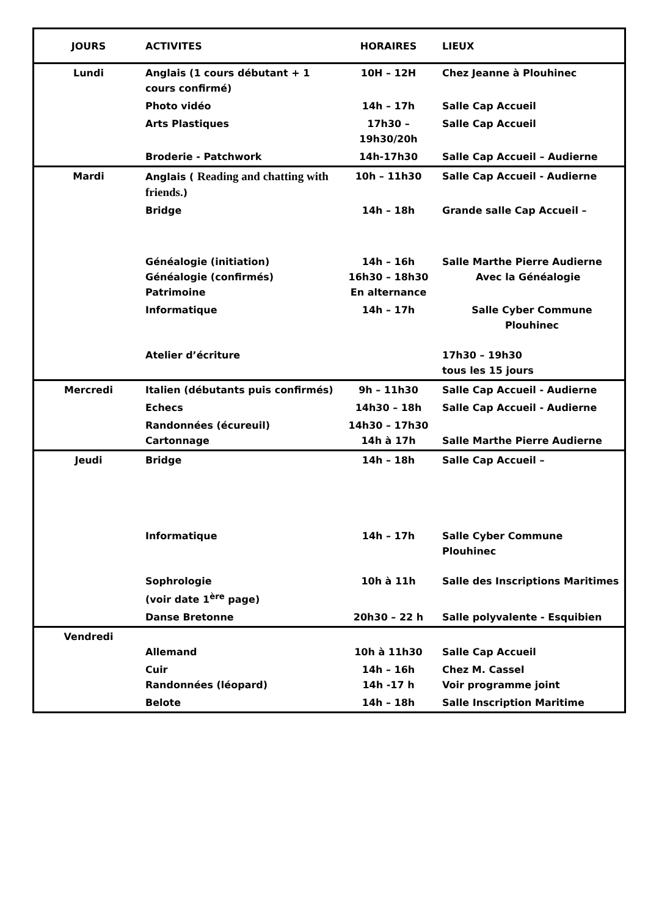| JOURS | ACTIVITES | HORAIRES | LIEUX |
| --- | --- | --- | --- |
| Lundi | Anglais (1 cours débutant + 1 cours confirmé) | 10H – 12H | Chez Jeanne à Plouhinec |
| | Photo vidéo | 14h – 17h | Salle Cap Accueil |
| | Arts Plastiques | 17h30 – 19h30/20h | Salle Cap Accueil |
| | Broderie - Patchwork | 14h-17h30 | Salle Cap Accueil – Audierne |
| Mardi | Anglais ( Reading and chatting with friends. ) | 10h – 11h30 | Salle Cap Accueil - Audierne |
| | Bridge | 14h – 18h | Grande salle Cap Accueil – |
| | Généalogie (initiation) Généalogie (confirmés) Patrimoine | 14h – 16h 16h30 – 18h30 En alternance | Salle Marthe Pierre Audierne Avec la Généalogie |
| | Informatique | 14h – 17h | Salle Cyber Commune Plouhinec |
| | Atelier d’écriture | | 17h30 – 19h30 tous les 15 jours |
| Mercredi | Italien (débutants puis confirmés) | 9h – 11h30 | Salle Cap Accueil - Audierne |
| | Echecs | 14h30 – 18h | Salle Cap Accueil - Audierne |
| | Randonnées (écureuil) Cartonnage | 14h30 – 17h30 14h à 17h | Salle Marthe Pierre Audierne |
| Jeudi | Bridge | 14h – 18h | Salle Cap Accueil – |
| | Informatique | 14h – 17h | Salle Cyber Commune Plouhinec |
| | Sophrologie (voir date 1<sup>ère</sup> page) | 10h à 11h | Salle des Inscriptions Maritimes |
| | Danse Bretonne | 20h30 – 22 h | Salle polyvalente - Esquibien |
| Vendredi | Allemand | 10h à 11h30 | Salle Cap Accueil |
| | Cuir Randonnées (léopard) | 14h – 16h 14h -17 h | Chez M. Cassel Voir programme joint |
| | Belote | 14h – 18h | Salle Inscription Maritime |